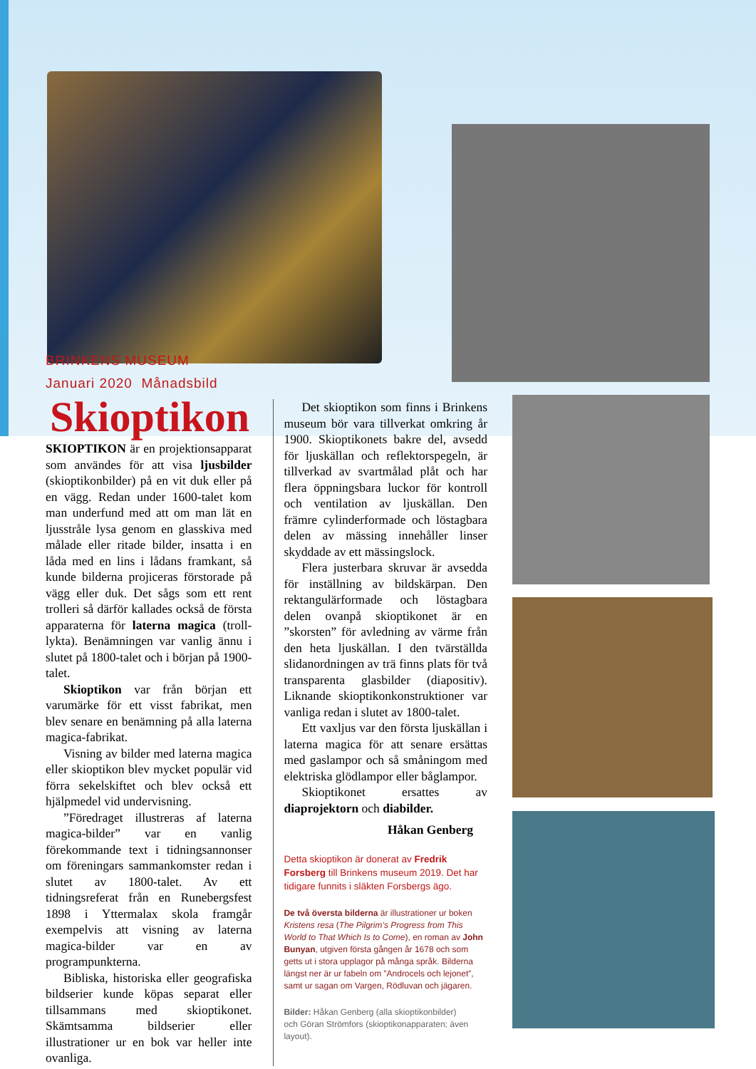BRINKENS MUSEUM
Januari 2020 Månadsbild
Skioptikon
SKIOPTIKON är en projektionsapparat som användes för att visa ljusbilder (skioptikonbilder) på en vit duk eller på en vägg. Redan under 1600-talet kom man underfund med att om man lät en ljusstråle lysa genom en glasskiva med målade eller ritade bilder, insatta i en låda med en lins i lådans framkant, så kunde bilderna projiceras förstorade på vägg eller duk. Det sågs som ett rent trolleri så därför kallades också de första apparaterna för laterna magica (troll-lykta). Benämningen var vanlig ännu i slutet på 1800-talet och i början på 1900-talet.
Skioptikon var från början ett varumärke för ett visst fabrikat, men blev senare en benämning på alla laterna magica-fabrikat.
Visning av bilder med laterna magica eller skioptikon blev mycket populär vid förra sekelskiftet och blev också ett hjälpmedel vid undervisning.
”Föredraget illustreras af laterna magica-bilder” var en vanlig förekommande text i tidningsannonser om föreningars sammankomster redan i slutet av 1800-talet. Av ett tidningsreferat från en Runebergsfest 1898 i Yttermalax skola framgår exempelvis att visning av laterna magica-bilder var en av programpunkterna.
Bibliska, historiska eller geografiska bildserier kunde köpas separat eller tillsammans med skioptikonet. Skämtsamma bildserier eller illustrationer ur en bok var heller inte ovanliga.
Det skioptikon som finns i Brinkens museum bör vara tillverkat omkring år 1900. Skioptikonets bakre del, avsedd för ljuskällan och reflektorspegeln, är tillverkad av svartmålad plåt och har flera öppningsbara luckor för kontroll och ventilation av ljuskällan. Den främre cylinderformade och löstagbara delen av mässing innehåller linser skyddade av ett mässingslock.
Flera justerbara skruvar är avsedda för inställning av bildskärpan. Den rektangulärformade och löstagbara delen ovanpå skioptikonet är en ”skorsten” för avledning av värme från den heta ljuskällan. I den tvärställda slidanordningen av trä finns plats för två transparenta glasbilder (diapositiv). Liknande skioptikonkonstruktioner var vanliga redan i slutet av 1800-talet.
Ett vaxljus var den första ljuskällan i laterna magica för att senare ersättas med gaslampor och så småningom med elektriska glödlampor eller båglampor.
Skioptikonet ersattes av diaprojektorn och diabilder.
Håkan Genberg
Detta skioptikon är donerat av Fredrik Forsberg till Brinkens museum 2019. Det har tidigare funnits i släkten Forsbergs ägo.
De två översta bilderna är illustrationer ur boken Kristens resa (The Pilgrim’s Progress from This World to That Which Is to Come), en roman av John Bunyan, utgiven första gången år 1678 och som getts ut i stora upplagor på många språk. Bilderna längst ner är ur fabeln om ”Androcels och lejonet”, samt ur sagan om Vargen, Rödluvan och jägaren.
Bilder: Håkan Genberg (alla skioptikonbilder)
och Göran Strömfors (skioptikonapparaten; även layout).